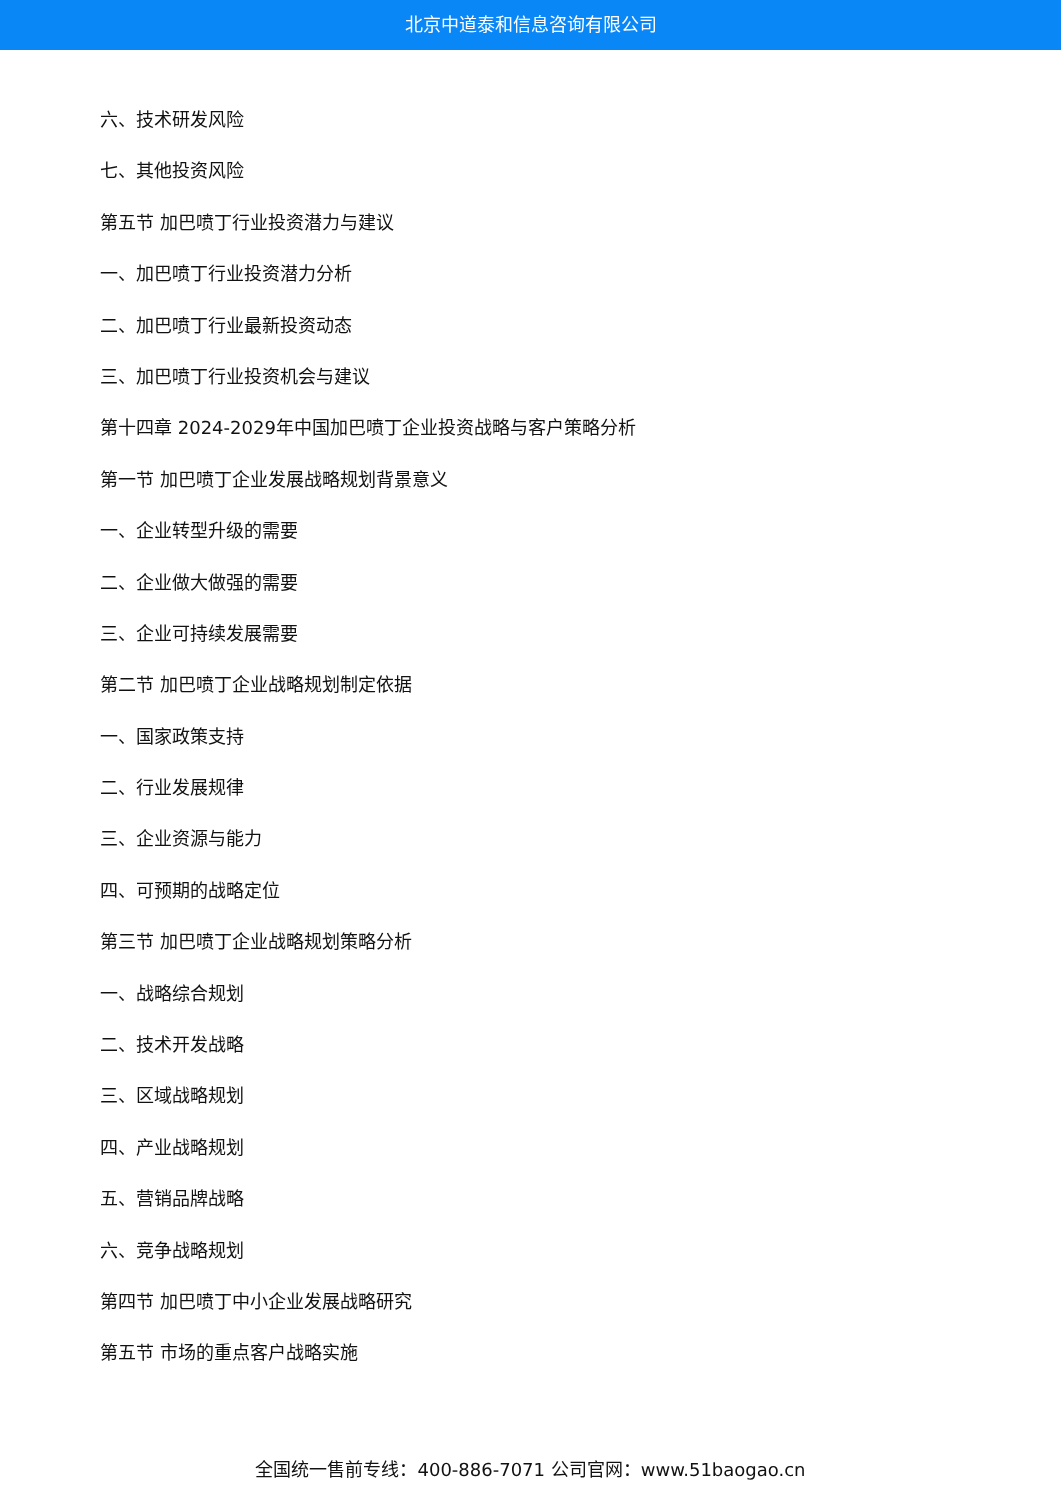北京中道泰和信息咨询有限公司
六、技术研发风险
七、其他投资风险
第五节 加巴喷丁行业投资潜力与建议
一、加巴喷丁行业投资潜力分析
二、加巴喷丁行业最新投资动态
三、加巴喷丁行业投资机会与建议
第十四章 2024-2029年中国加巴喷丁企业投资战略与客户策略分析
第一节 加巴喷丁企业发展战略规划背景意义
一、企业转型升级的需要
二、企业做大做强的需要
三、企业可持续发展需要
第二节 加巴喷丁企业战略规划制定依据
一、国家政策支持
二、行业发展规律
三、企业资源与能力
四、可预期的战略定位
第三节 加巴喷丁企业战略规划策略分析
一、战略综合规划
二、技术开发战略
三、区域战略规划
四、产业战略规划
五、营销品牌战略
六、竞争战略规划
第四节 加巴喷丁中小企业发展战略研究
第五节 市场的重点客户战略实施
全国统一售前专线：400-886-7071 公司官网：www.51baogao.cn